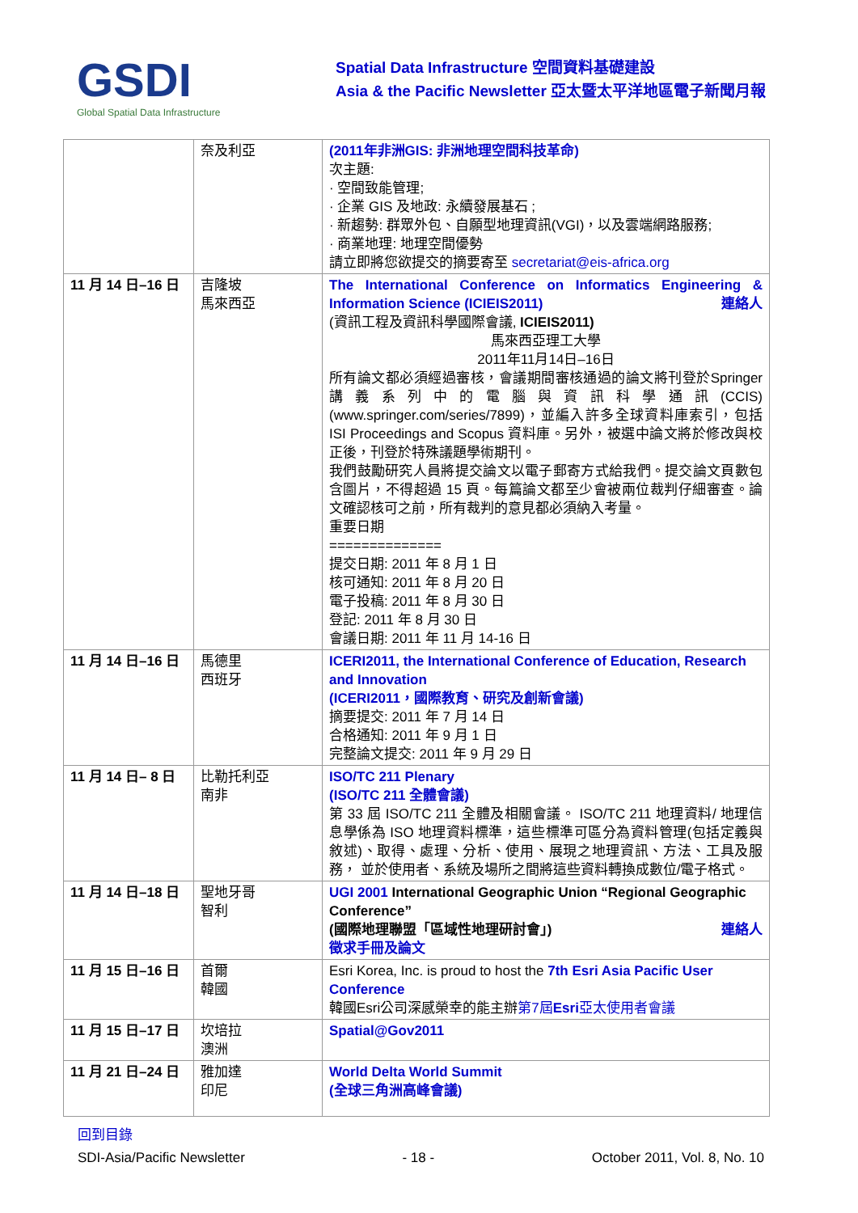GSDI
Global Spatial Data Infrastructure
Spatial Data Infrastructure 空間資料基礎建設
Asia & the Pacific Newsletter 亞太暨太平洋地區電子新聞月報
| | 奈及利亞 | (2011年非洲GIS: 非洲地理空間科技革命) 次主題: · 空間致能管理; · 企業 GIS 及地政: 永續發展基石 ; · 新趨勢: 群眾外包、自願型地理資訊(VGI)，以及雲端網路服務; · 商業地理: 地理空間優勢 請立即將您欲提交的摘要寄至 secretariat@eis-africa.org |
| 11 月 14 日–16 日 | 吉隆坡 馬來西亞 | The International Conference on Informatics Engineering & Information Science (ICIEIS2011) 連絡人 (資訊工程及資訊科學國際會議, ICIEIS2011) 馬來西亞理工大學 2011年11月14日–16日 所有論文都必須經過審核，會議期間審核通過的論文將刊登於Springer 講義系列中的電腦與資訊科學通訊(CCIS) (www.springer.com/series/7899)，並編入許多全球資料庫索引，包括 ISI Proceedings and Scopus 資料庫。另外，被選中論文將於修改與校正後，刊登於特殊議題學術期刊。 我們鼓勵研究人員將提交論文以電子郵寄方式給我們。提交論文頁數包含圖片，不得超過 15 頁。每篇論文都至少會被兩位裁判仔細審查。論文確認核可之前，所有裁判的意見都必須納入考量。 重要日期 ============== 提交日期: 2011 年 8 月 1 日 核可通知: 2011 年 8 月 20 日 電子投稿: 2011 年 8 月 30 日 登記: 2011 年 8 月 30 日 會議日期: 2011 年 11 月 14-16 日 |
| 11 月 14 日–16 日 | 馬德里 西班牙 | ICERI2011, the International Conference of Education, Research and Innovation (ICERI2011，國際教育、研究及創新會議) 摘要提交: 2011 年 7 月 14 日 合格通知: 2011 年 9 月 1 日 完整論文提交: 2011 年 9 月 29 日 |
| 11 月 14 日– 8 日 | 比勒托利亞 南非 | ISO/TC 211 Plenary (ISO/TC 211 全體會議) 第 33 屆 ISO/TC 211 全體及相關會議。 ISO/TC 211 地理資料/ 地理信息學係為 ISO 地理資料標準，這些標準可區分為資料管理(包括定義與敘述)、取得、處理、分析、使用、展現之地理資訊、方法、工具及服務， 並於使用者、系統及場所之間將這些資料轉換成數位/電子格式。 |
| 11 月 14 日–18 日 | 聖地牙哥 智利 | UGI 2001 International Geographic Union “Regional Geographic Conference” (國際地理聯盟「區域性地理研討會」) 連絡人 徵求手冊及論文 |
| 11 月 15 日–16 日 | 首爾 韓國 | Esri Korea, Inc. is proud to host the 7th Esri Asia Pacific User Conference 韓國Esri公司深感榮幸的能主辦 第7屆 Esri 亞太使用者會議 |
| 11 月 15 日–17 日 | 坎培拉 澳洲 | Spatial@Gov2011 |
| 11 月 21 日–24 日 | 雅加達 印尼 | World Delta World Summit (全球三角洲高峰會議) |
回到目錄
SDI-Asia/Pacific Newsletter - 18 - October 2011, Vol. 8, No. 10